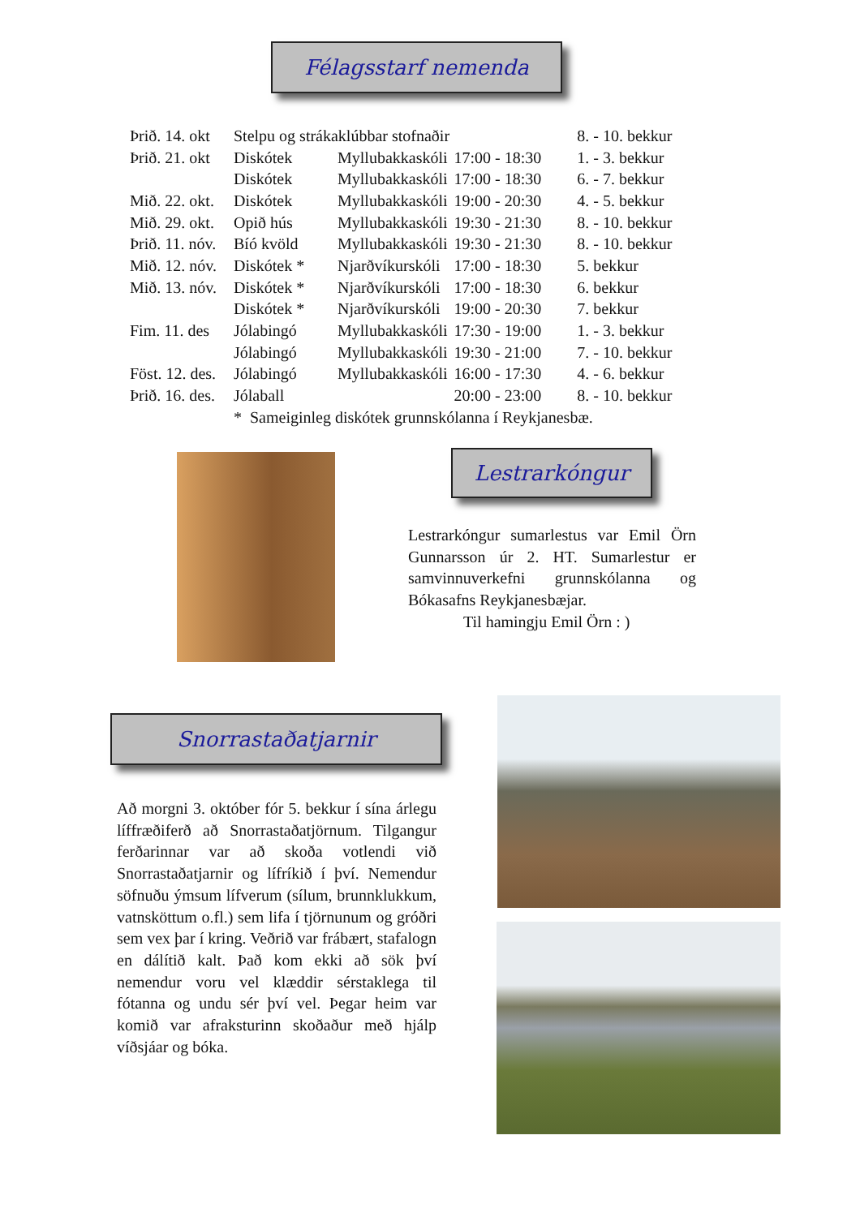Félagsstarf nemenda
| Þrið. 14. okt | Stelpu og strákaklúbbar stofnaðir | | | 8. - 10. bekkur |
| Þrið. 21. okt | Diskótek | Myllubakkaskóli | 17:00 - 18:30 | 1. - 3. bekkur |
| | Diskótek | Myllubakkaskóli | 17:00 - 18:30 | 6. - 7. bekkur |
| Mið. 22. okt. | Diskótek | Myllubakkaskóli | 19:00 - 20:30 | 4. - 5. bekkur |
| Mið. 29. okt. | Opið hús | Myllubakkaskóli | 19:30 - 21:30 | 8. - 10. bekkur |
| Þrið. 11. nóv. | Bíó kvöld | Myllubakkaskóli | 19:30 - 21:30 | 8. - 10. bekkur |
| Mið. 12. nóv. | Diskótek * | Njarðvíkurskóli | 17:00 - 18:30 | 5. bekkur |
| Mið. 13. nóv. | Diskótek * | Njarðvíkurskóli | 17:00 - 18:30 | 6. bekkur |
| | Diskótek * | Njarðvíkurskóli | 19:00 - 20:30 | 7. bekkur |
| Fim. 11. des | Jólabingó | Myllubakkaskóli | 17:30 - 19:00 | 1. - 3. bekkur |
| | Jólabingó | Myllubakkaskóli | 19:30 - 21:00 | 7. - 10. bekkur |
| Föst. 12. des. | Jólabingó | Myllubakkaskóli | 16:00 - 17:30 | 4. - 6. bekkur |
| Þrið. 16. des. | Jólaball | | 20:00 - 23:00 | 8. - 10. bekkur |
| | * Sameiginleg diskótek grunnskólanna í Reykjanesbæ. | | | |
Lestrarkóngur
Lestrarkóngur sumarlestus var Emil Örn Gunnarsson úr 2. HT. Sumarlestur er samvinnuverkefni grunnskólanna og Bókasafns Reykjanesbæjar.
Til hamingju Emil Örn : )
Snorrastaðatjarnir
Að morgni 3. október fór 5. bekkur í sína árlegu líffræðiferð að Snorrastaðatjörnum. Tilgangur ferðarinnar var að skoða votlendi við Snorrastaðatjarnir og lífríkið í því. Nemendur söfnuðu ýmsum lífverum (sílum, brunnklukkum, vatnsköttum o.fl.) sem lifa í tjörnunum og gróðri sem vex þar í kring. Veðrið var frábært, stafalogn en dálítið kalt. Það kom ekki að sök því nemendur voru vel klæddir sérstaklega til fótanna og undu sér því vel. Þegar heim var komið var afraksturinn skoðaður með hjálp víðsjáar og bóka.